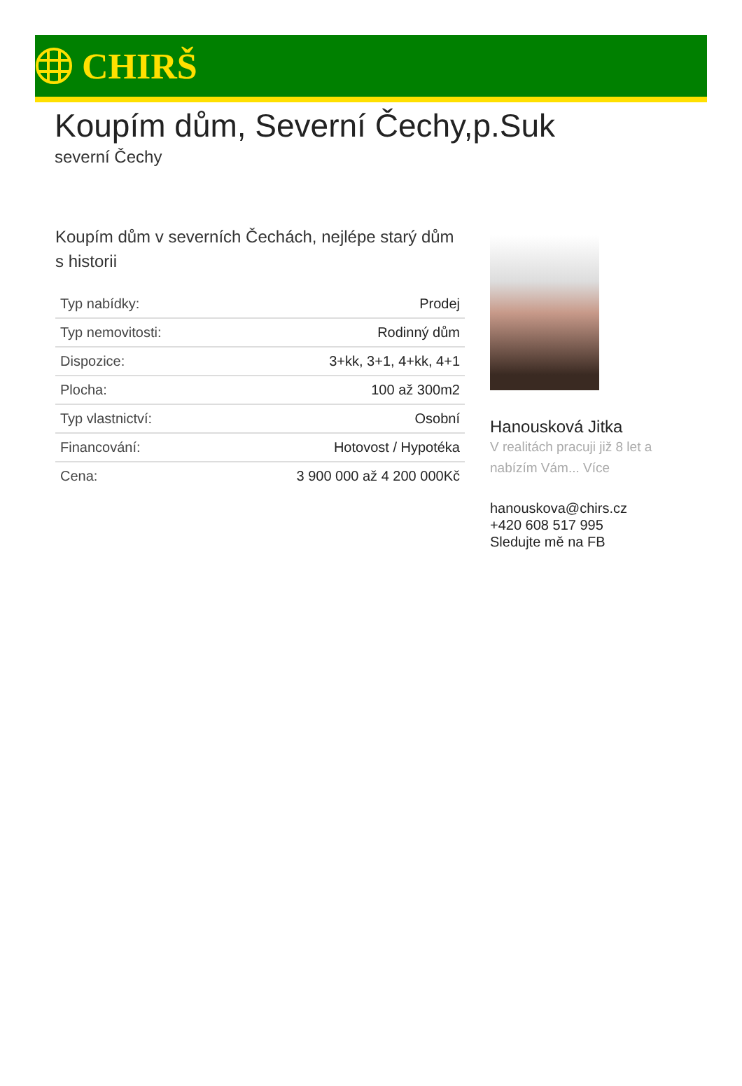CHIRŠ
Koupím dům, Severní Čechy,p.Suk
severní Čechy
Koupím dům v severních Čechách, nejlépe starý dům s historii
| Typ nabídky: | Prodej |
| Typ nemovitosti: | Rodinný dům |
| Dispozice: | 3+kk, 3+1, 4+kk, 4+1 |
| Plocha: | 100 až 300m2 |
| Typ vlastnictví: | Osobní |
| Financování: | Hotovost / Hypotéka |
| Cena: | 3 900 000 až 4 200 000Kč |
Hanousková Jitka
V realitách pracuji již 8 let a nabízím Vám... Více
hanouskova@chirs.cz
+420 608 517 995
Sledujte mě na FB